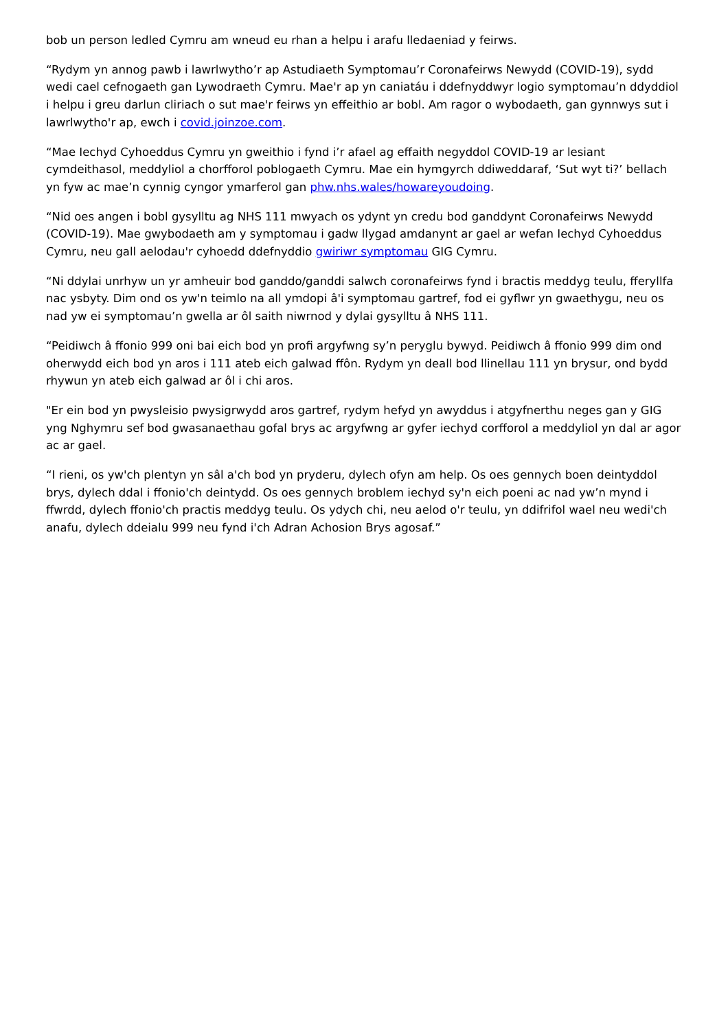bob un person ledled Cymru am wneud eu rhan a helpu i arafu lledaeniad y feirws.
“Rydym yn annog pawb i lawrlwytho’r ap Astudiaeth Symptomau’r Coronafeirws Newydd (COVID-19), sydd wedi cael cefnogaeth gan Lywodraeth Cymru. Mae'r ap yn caniatáu i ddefnyddwyr logio symptomau’n ddyddiol i helpu i greu darlun cliriach o sut mae'r feirws yn effeithio ar bobl. Am ragor o wybodaeth, gan gynnwys sut i lawrlwytho'r ap, ewch i covid.joinzoe.com.
“Mae Iechyd Cyhoeddus Cymru yn gweithio i fynd i’r afael ag effaith negyddol COVID-19 ar lesiant cymdeithasol, meddyliol a chorfforol poblogaeth Cymru. Mae ein hymgyrch ddiweddaraf, ‘Sut wyt ti?’ bellach yn fyw ac mae’n cynnig cyngor ymarferol gan phw.nhs.wales/howareyoudoing.
“Nid oes angen i bobl gysylltu ag NHS 111 mwyach os ydynt yn credu bod ganddynt Coronafeirws Newydd (COVID-19). Mae gwybodaeth am y symptomau i gadw llygad amdanynt ar gael ar wefan Iechyd Cyhoeddus Cymru, neu gall aelodau'r cyhoedd ddefnyddio gwiriwr symptomau GIG Cymru.
“Ni ddylai unrhyw un yr amheuir bod ganddo/ganddi salwch coronafeirws fynd i bractis meddyg teulu, fferyllfa nac ysbyty. Dim ond os yw'n teimlo na all ymdopi â'i symptomau gartref, fod ei gyflwr yn gwaethygu, neu os nad yw ei symptomau’n gwella ar ôl saith niwrnod y dylai gysylltu â NHS 111.
“Peidiwch â ffonio 999 oni bai eich bod yn profi argyfwng sy’n peryglu bywyd. Peidiwch â ffonio 999 dim ond oherwydd eich bod yn aros i 111 ateb eich galwad ffôn. Rydym yn deall bod llinellau 111 yn brysur, ond bydd rhywun yn ateb eich galwad ar ôl i chi aros.
"Er ein bod yn pwysleisio pwysigrwydd aros gartref, rydym hefyd yn awyddus i atgyfnerthu neges gan y GIG yng Nghymru sef bod gwasanaethau gofal brys ac argyfwng ar gyfer iechyd corfforol a meddyliol yn dal ar agor ac ar gael.
“I rieni, os yw'ch plentyn yn sâl a'ch bod yn pryderu, dylech ofyn am help. Os oes gennych boen deintyddol brys, dylech ddal i ffonio'ch deintydd. Os oes gennych broblem iechyd sy'n eich poeni ac nad yw’n mynd i ffwrdd, dylech ffonio'ch practis meddyg teulu. Os ydych chi, neu aelod o'r teulu, yn ddifrifol wael neu wedi'ch anafu, dylech ddeialu 999 neu fynd i'ch Adran Achosion Brys agosaf.”